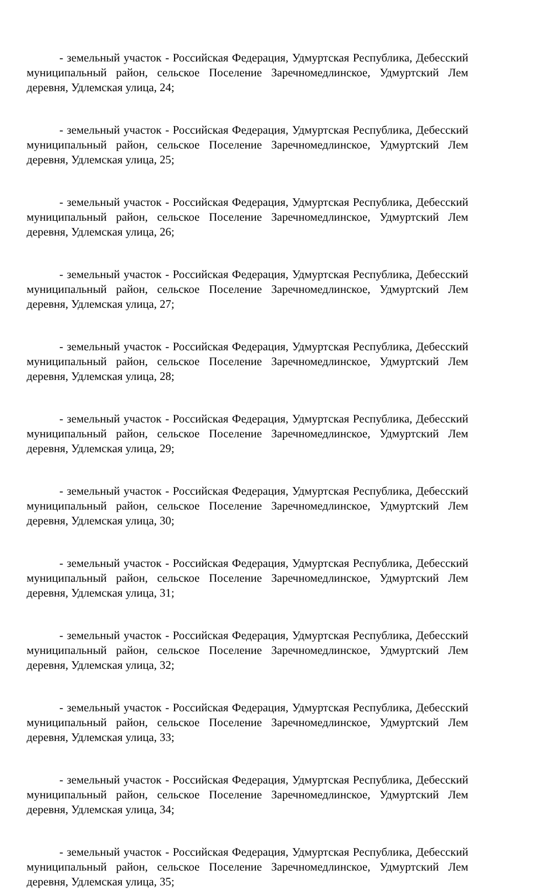- земельный участок - Российская Федерация, Удмуртская Республика, Дебесский муниципальный район, сельское Поселение Заречномедлинское, Удмуртский Лем деревня, Удлемская улица, 24;
- земельный участок - Российская Федерация, Удмуртская Республика, Дебесский муниципальный район, сельское Поселение Заречномедлинское, Удмуртский Лем деревня, Удлемская улица, 25;
- земельный участок - Российская Федерация, Удмуртская Республика, Дебесский муниципальный район, сельское Поселение Заречномедлинское, Удмуртский Лем деревня, Удлемская улица, 26;
- земельный участок - Российская Федерация, Удмуртская Республика, Дебесский муниципальный район, сельское Поселение Заречномедлинское, Удмуртский Лем деревня, Удлемская улица, 27;
- земельный участок - Российская Федерация, Удмуртская Республика, Дебесский муниципальный район, сельское Поселение Заречномедлинское, Удмуртский Лем деревня, Удлемская улица, 28;
- земельный участок - Российская Федерация, Удмуртская Республика, Дебесский муниципальный район, сельское Поселение Заречномедлинское, Удмуртский Лем деревня, Удлемская улица, 29;
- земельный участок - Российская Федерация, Удмуртская Республика, Дебесский муниципальный район, сельское Поселение Заречномедлинское, Удмуртский Лем деревня, Удлемская улица, 30;
- земельный участок - Российская Федерация, Удмуртская Республика, Дебесский муниципальный район, сельское Поселение Заречномедлинское, Удмуртский Лем деревня, Удлемская улица, 31;
- земельный участок - Российская Федерация, Удмуртская Республика, Дебесский муниципальный район, сельское Поселение Заречномедлинское, Удмуртский Лем деревня, Удлемская улица, 32;
- земельный участок - Российская Федерация, Удмуртская Республика, Дебесский муниципальный район, сельское Поселение Заречномедлинское, Удмуртский Лем деревня, Удлемская улица, 33;
- земельный участок - Российская Федерация, Удмуртская Республика, Дебесский муниципальный район, сельское Поселение Заречномедлинское, Удмуртский Лем деревня, Удлемская улица, 34;
- земельный участок - Российская Федерация, Удмуртская Республика, Дебесский муниципальный район, сельское Поселение Заречномедлинское, Удмуртский Лем деревня, Удлемская улица, 35;